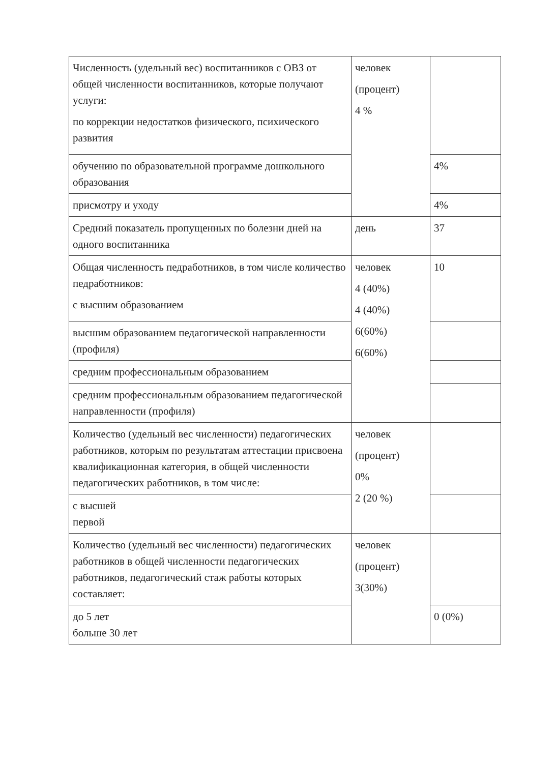| Численность (удельный вес) воспитанников с ОВЗ от общей численности воспитанников, которые получают услуги: по коррекции недостатков физического, психического развития | человек (процент) 4 % | |
| обучению по образовательной программе дошкольного образования | | 4% |
| присмотру и уходу | | 4% |
| Средний показатель пропущенных по болезни дней на одного воспитанника | день | 37 |
| Общая численность педработников, в том числе количество педработников: с высшим образованием | человек 4 (40%) 4 (40%) 6(60%) 6(60%) | 10 |
| высшим образованием педагогической направленности (профиля) | | |
| средним профессиональным образованием | | |
| средним профессиональным образованием педагогической направленности (профиля) | | |
| Количество (удельный вес численности) педагогических работников, которым по результатам аттестации присвоена квалификационная категория, в общей численности педагогических работников, в том числе: | человек (процент) 0% 2 (20 %) | |
| с высшей первой | | |
| Количество (удельный вес численности) педагогических работников в общей численности педагогических работников, педагогический стаж работы которых составляет: | человек (процент) 3(30%) | |
| до 5 лет больше 30 лет | | 0 (0%) |